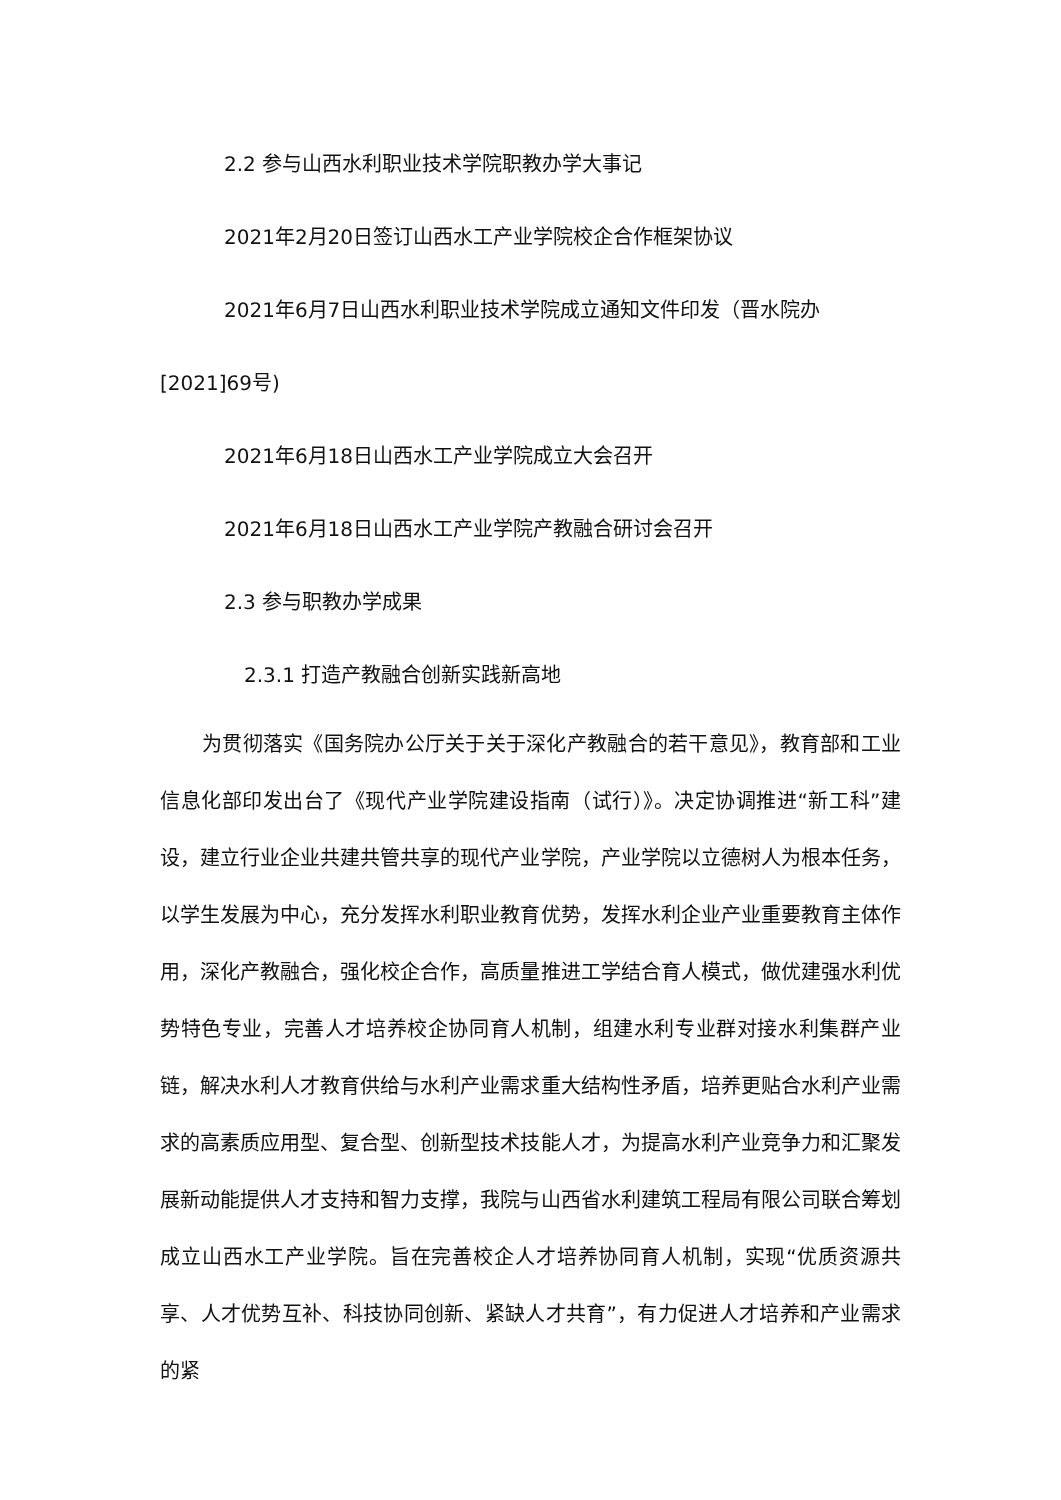2.2 参与山西水利职业技术学院职教办学大事记
2021年2月20日签订山西水工产业学院校企合作框架协议
2021年6月7日山西水利职业技术学院成立通知文件印发（晋水院办
[2021]69号)
2021年6月18日山西水工产业学院成立大会召开
2021年6月18日山西水工产业学院产教融合研讨会召开
2.3 参与职教办学成果
2.3.1 打造产教融合创新实践新高地
为贯彻落实《国务院办公厅关于关于深化产教融合的若干意见》，教育部和工业信息化部印发出台了《现代产业学院建设指南（试行）》。决定协调推进“新工科”建设，建立行业企业共建共管共享的现代产业学院，产业学院以立德树人为根本任务，以学生发展为中心，充分发挥水利职业教育优势，发挥水利企业产业重要教育主体作用，深化产教融合，强化校企合作，高质量推进工学结合育人模式，做优建强水利优势特色专业，完善人才培养校企协同育人机制，组建水利专业群对接水利集群产业链，解决水利人才教育供给与水利产业需求重大结构性矛盾，培养更贴合水利产业需求的高素质应用型、复合型、创新型技术技能人才，为提高水利产业竞争力和汇聚发展新动能提供人才支持和智力支撑，我院与山西省水利建筑工程局有限公司联合筹划成立山西水工产业学院。旨在完善校企人才培养协同育人机制，实现“优质资源共享、人才优势互补、科技协同创新、紧缺人才共育”，有力促进人才培养和产业需求的紧